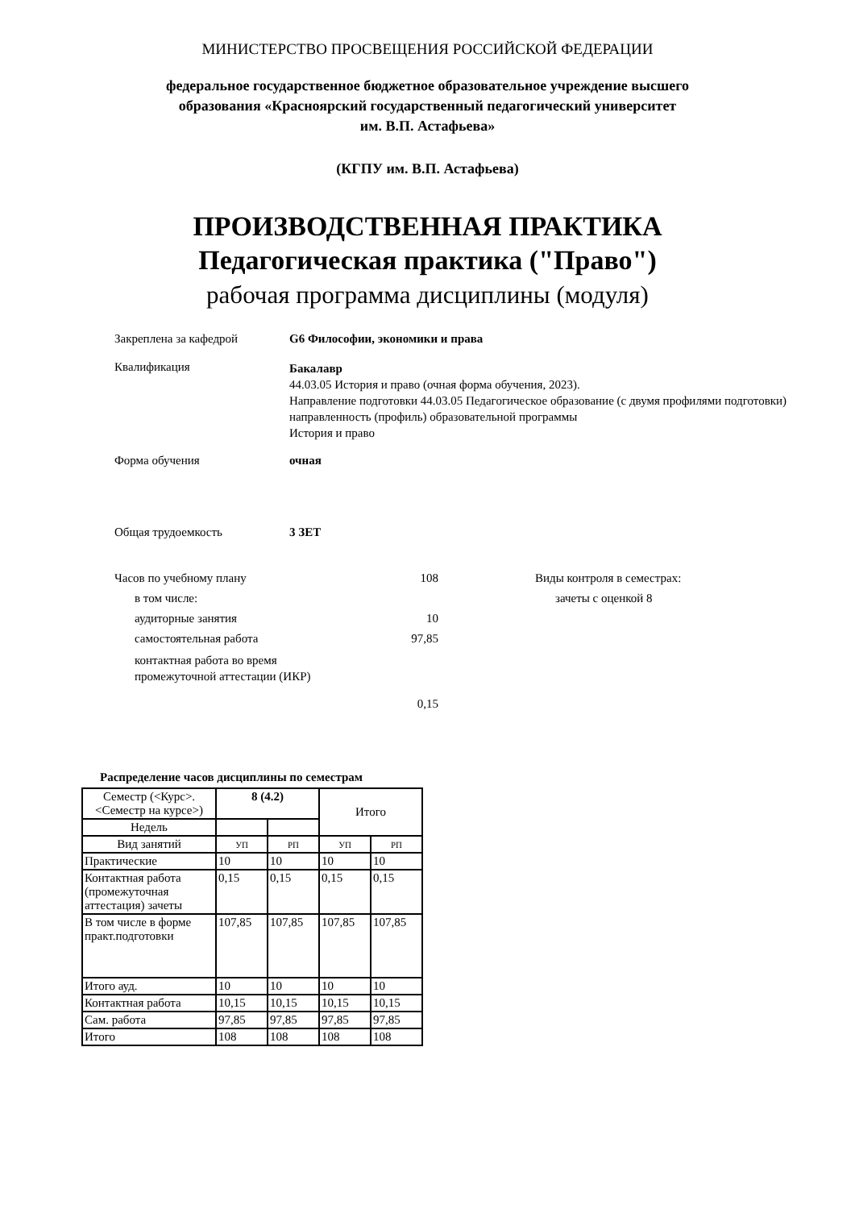МИНИСТЕРСТВО ПРОСВЕЩЕНИЯ РОССИЙСКОЙ ФЕДЕРАЦИИ
федеральное государственное бюджетное образовательное учреждение высшего
образования «Красноярский государственный педагогический университет
им. В.П. Астафьева»
(КГПУ им. В.П. Астафьева)
ПРОИЗВОДСТВЕННАЯ ПРАКТИКА
Педагогическая практика ("Право")
рабочая программа дисциплины (модуля)
Закреплена за кафедрой G6 Философии, экономики и права
Квалификация
Бакалавр
44.03.05 История и право (очная форма обучения, 2023).
Направление подготовки 44.03.05 Педагогическое образование (с двумя профилями подготовки)
направленность (профиль) образовательной программы
История и право
Форма обучения очная
Общая трудоемкость 3 ЗЕТ
Часов по учебному плану 108
в том числе:
аудиторные занятия 10
самостоятельная работа 97,85
контактная работа во время
промежуточной аттестации (ИКР)
0,15
Виды контроля в семестрах:
зачеты с оценкой 8
Распределение часов дисциплины по семестрам
| Семестр (<Курс>.<Семестр на курсе>) | 8 (4.2) | | Итого | |
| Недель | | | | |
| Вид занятий | УП | РП | УП | РП |
| Практические | 10 | 10 | 10 | 10 |
| Контактная работа (промежуточная аттестация) зачеты | 0,15 | 0,15 | 0,15 | 0,15 |
| В том числе в форме практ.подготовки | 107,85 | 107,85 | 107,85 | 107,85 |
| Итого ауд. | 10 | 10 | 10 | 10 |
| Контактная работа | 10,15 | 10,15 | 10,15 | 10,15 |
| Сам. работа | 97,85 | 97,85 | 97,85 | 97,85 |
| Итого | 108 | 108 | 108 | 108 |